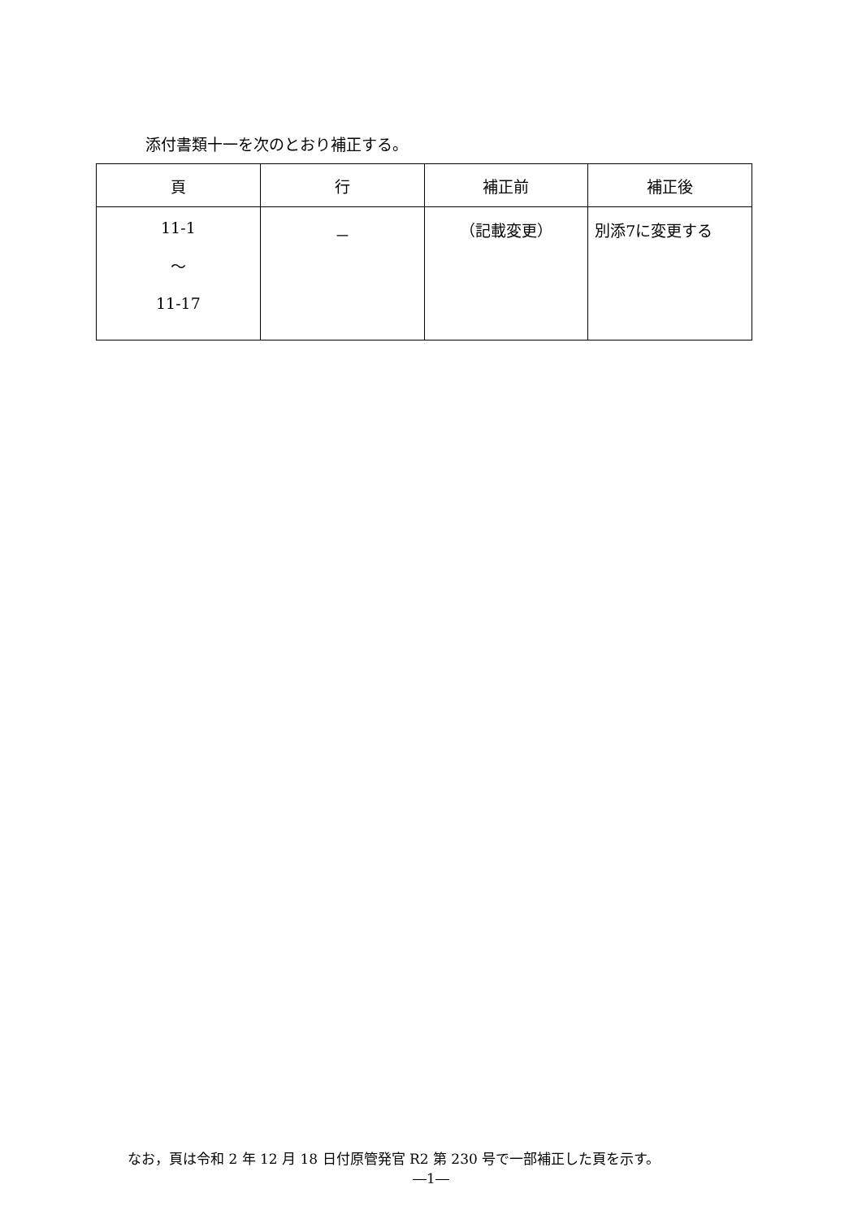添付書類十一を次のとおり補正する。
| 頁 | 行 | 補正前 | 補正後 |
| --- | --- | --- | --- |
| 11-1 ～ 11-17 | － | （記載変更） | 別添7に変更する |
なお，頁は令和 2 年 12 月 18 日付原管発官 R2 第 230 号で一部補正した頁を示す。
―1―